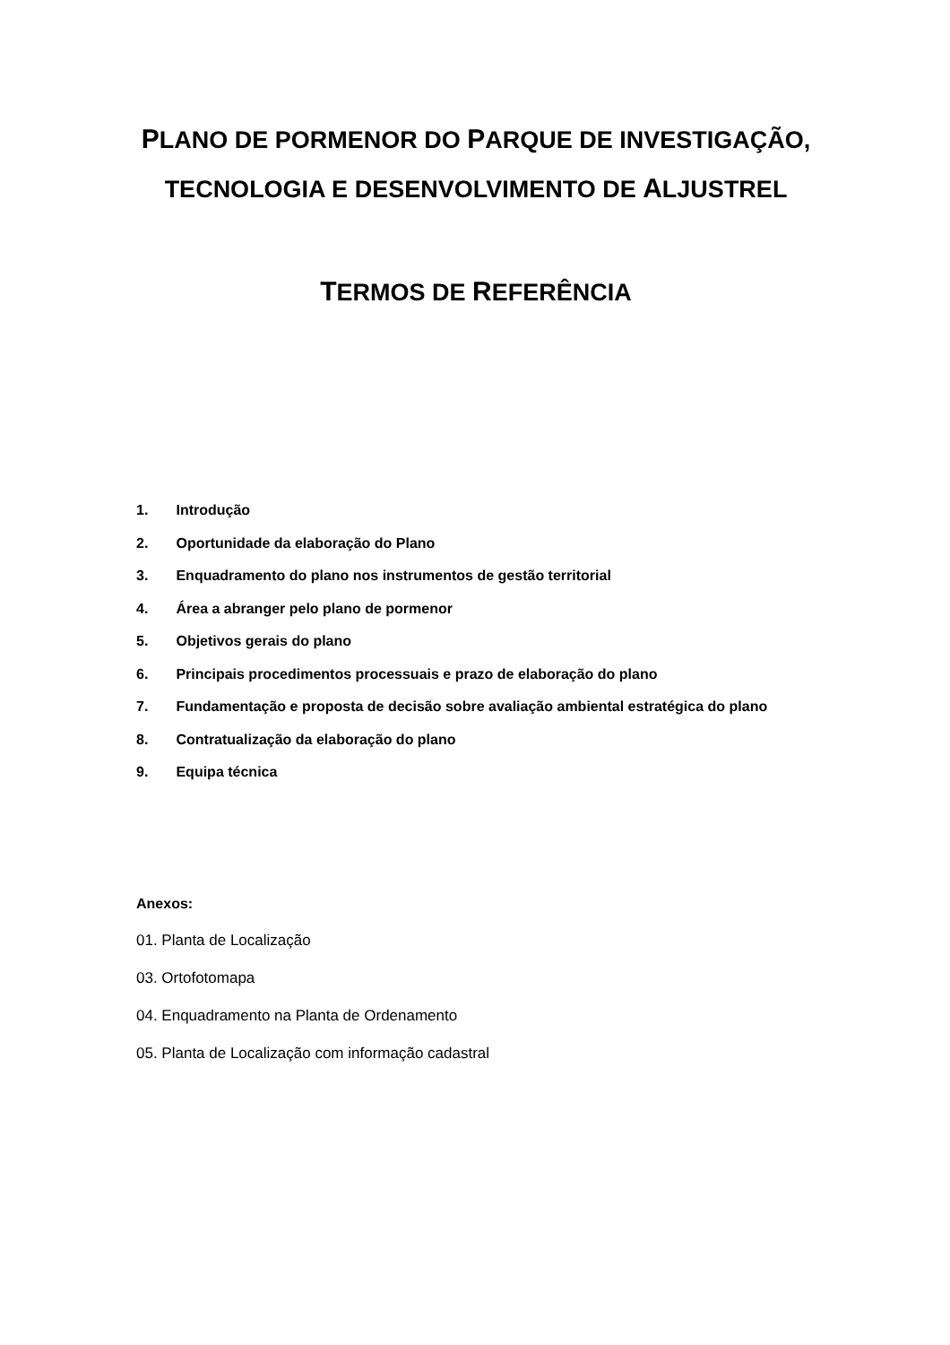PLANO DE PORMENOR DO PARQUE DE INVESTIGAÇÃO,
TECNOLOGIA E DESENVOLVIMENTO DE ALJUSTREL
TERMOS DE REFERÊNCIA
1. Introdução
2. Oportunidade da elaboração do Plano
3. Enquadramento do plano nos instrumentos de gestão territorial
4. Área a abranger pelo plano de pormenor
5. Objetivos gerais do plano
6. Principais procedimentos processuais e prazo de elaboração do plano
7. Fundamentação e proposta de decisão sobre avaliação ambiental estratégica do plano
8. Contratualização da elaboração do plano
9. Equipa técnica
Anexos:
01. Planta de Localização
03. Ortofotomapa
04. Enquadramento na Planta de Ordenamento
05. Planta de Localização com informação cadastral